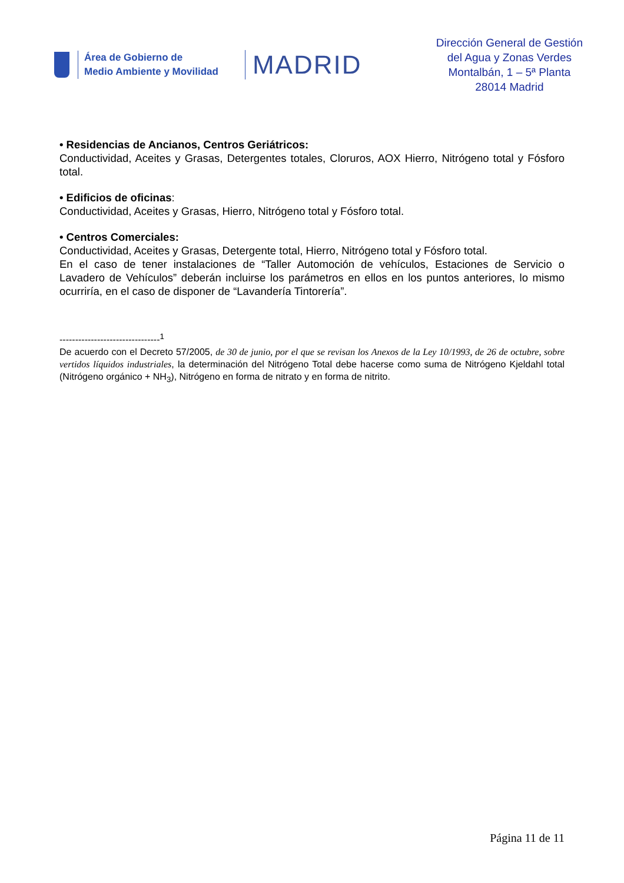Área de Gobierno de
Medio Ambiente y Movilidad
MADRID
Dirección General de Gestión
del Agua y Zonas Verdes
Montalbán, 1 – 5ª Planta
28014 Madrid
• Residencias de Ancianos, Centros Geriátricos:
Conductividad, Aceites y Grasas, Detergentes totales, Cloruros, AOX Hierro, Nitrógeno total y Fósforo total.
• Edificios de oficinas:
Conductividad, Aceites y Grasas, Hierro, Nitrógeno total y Fósforo total.
• Centros Comerciales:
Conductividad, Aceites y Grasas, Detergente total, Hierro, Nitrógeno total y Fósforo total.
En el caso de tener instalaciones de “Taller Automoción de vehículos, Estaciones de Servicio o Lavadero de Vehículos” deberán incluirse los parámetros en ellos en los puntos anteriores, lo mismo ocurriría, en el caso de disponer de “Lavandería Tintorería”.
--------------------------------<sup>1</sup>
De acuerdo con el Decreto 57/2005, de 30 de junio, por el que se revisan los Anexos de la Ley 10/1993, de 26 de octubre, sobre vertidos líquidos industriales, la determinación del Nitrógeno Total debe hacerse como suma de Nitrógeno Kjeldahl total (Nitrógeno orgánico + NH<sub>3</sub>), Nitrógeno en forma de nitrato y en forma de nitrito.
Página 11 de 11